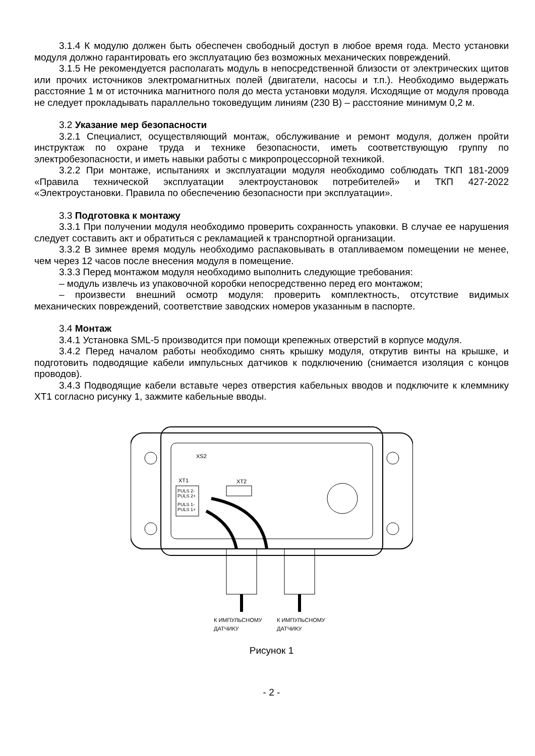3.1.4 К модулю должен быть обеспечен свободный доступ в любое время года. Место установки модуля должно гарантировать его эксплуатацию без возможных механических повреждений.
3.1.5 Не рекомендуется располагать модуль в непосредственной близости от электрических щитов или прочих источников электромагнитных полей (двигатели, насосы и т.п.). Необходимо выдержать расстояние 1 м от источника магнитного поля до места установки модуля. Исходящие от модуля провода не следует прокладывать параллельно токоведущим линиям (230 В) – расстояние минимум 0,2 м.
3.2 Указание мер безопасности
3.2.1 Специалист, осуществляющий монтаж, обслуживание и ремонт модуля, должен пройти инструктаж по охране труда и технике безопасности, иметь соответствующую группу по электробезопасности, и иметь навыки работы с микропроцессорной техникой.
3.2.2 При монтаже, испытаниях и эксплуатации модуля необходимо соблюдать ТКП 181-2009 «Правила технической эксплуатации электроустановок потребителей» и ТКП 427-2022 «Электроустановки. Правила по обеспечению безопасности при эксплуатации».
3.3 Подготовка к монтажу
3.3.1 При получении модуля необходимо проверить сохранность упаковки. В случае ее нарушения следует составить акт и обратиться с рекламацией к транспортной организации.
3.3.2 В зимнее время модуль необходимо распаковывать в отапливаемом помещении не менее, чем через 12 часов после внесения модуля в помещение.
3.3.3 Перед монтажом модуля необходимо выполнить следующие требования:
– модуль извлечь из упаковочной коробки непосредственно перед его монтажом;
– произвести внешний осмотр модуля: проверить комплектность, отсутствие видимых механических повреждений, соответствие заводских номеров указанным в паспорте.
3.4 Монтаж
3.4.1 Установка SML-5 производится при помощи крепежных отверстий в корпусе модуля.
3.4.2 Перед началом работы необходимо снять крышку модуля, открутив винты на крышке, и подготовить подводящие кабели импульсных датчиков к подключению (снимается изоляция с концов проводов).
3.4.3 Подводящие кабели вставьте через отверстия кабельных вводов и подключите к клеммнику XT1 согласно рисунку 1, зажмите кабельные вводы.
XS2
XT1
PULS 2-
PULS 2+
PULS 1-
PULS 1+
XT2
К ИМПУЛЬСНОМУ
К ИМПУЛЬСНОМУ
ДАТЧИКУ
ДАТЧИКУ
Рисунок 1
- 2 -